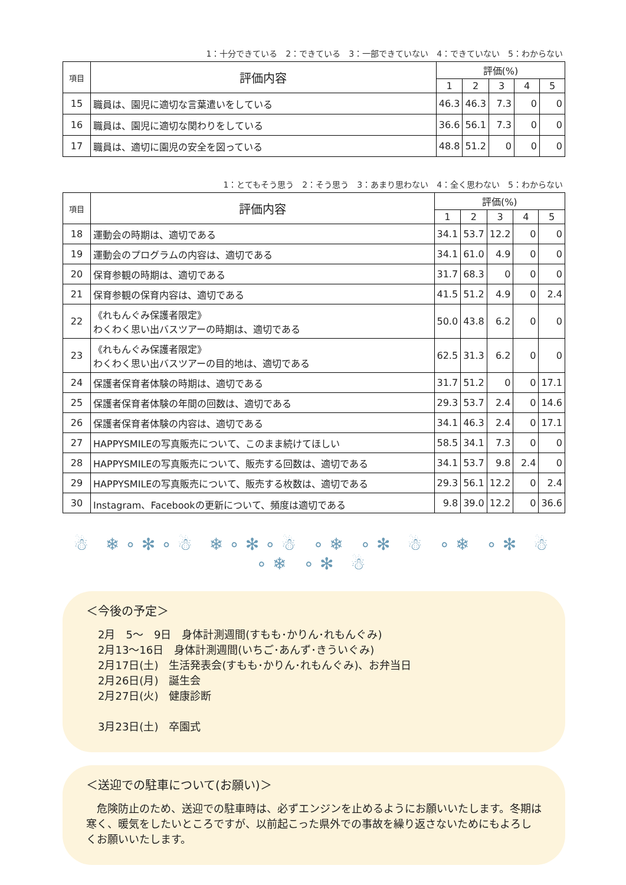1：十分できている　2：できている　3：一部できていない　4：できていない　5：わからない
| 項目 | 評価内容 | 評価(%) | | | | |
| --- | --- | --- | --- | --- | --- | --- |
| | | 1 | 2 | 3 | 4 | 5 |
| 15 | 職員は、園児に適切な言葉遣いをしている | 46.3 | 46.3 | 7.3 | 0 | 0 |
| 16 | 職員は、園児に適切な関わりをしている | 36.6 | 56.1 | 7.3 | 0 | 0 |
| 17 | 職員は、適切に園児の安全を図っている | 48.8 | 51.2 | 0 | 0 | 0 |
1：とてもそう思う　2：そう思う　3：あまり思わない　4：全く思わない　5：わからない
| 項目 | 評価内容 | 評価(%) | | | | |
| --- | --- | --- | --- | --- | --- | --- |
| | | 1 | 2 | 3 | 4 | 5 |
| 18 | 運動会の時期は、適切である | 34.1 | 53.7 | 12.2 | 0 | 0 |
| 19 | 運動会のプログラムの内容は、適切である | 34.1 | 61.0 | 4.9 | 0 | 0 |
| 20 | 保育参観の時期は、適切である | 31.7 | 68.3 | 0 | 0 | 0 |
| 21 | 保育参観の保育内容は、適切である | 41.5 | 51.2 | 4.9 | 0 | 2.4 |
| 22 | 《れもんぐみ保護者限定》 わくわく思い出バスツアーの時期は、適切である | 50.0 | 43.8 | 6.2 | 0 | 0 |
| 23 | 《れもんぐみ保護者限定》 わくわく思い出バスツアーの目的地は、適切である | 62.5 | 31.3 | 6.2 | 0 | 0 |
| 24 | 保護者保育者体験の時期は、適切である | 31.7 | 51.2 | 0 | 0 | 17.1 |
| 25 | 保護者保育者体験の年間の回数は、適切である | 29.3 | 53.7 | 2.4 | 0 | 14.6 |
| 26 | 保護者保育者体験の内容は、適切である | 34.1 | 46.3 | 2.4 | 0 | 17.1 |
| 27 | HAPPYSMILEの写真販売について、このまま続けてほしい | 58.5 | 34.1 | 7.3 | 0 | 0 |
| 28 | HAPPYSMILEの写真販売について、販売する回数は、適切である | 34.1 | 53.7 | 9.8 | 2.4 | 0 |
| 29 | HAPPYSMILEの写真販売について、販売する枚数は、適切である | 29.3 | 56.1 | 12.2 | 0 | 2.4 |
| 30 | Instagram、Facebookの更新について、頻度は適切である | 9.8 | 39.0 | 12.2 | 0 | 36.6 |
☃ ❄∘✻∘☃ ❄∘✻∘☃ ∘❄ ∘✻ ☃ ∘❄ ∘✻ ☃ ∘❄ ∘✻ ☃
＜今後の予定＞
2月　5～　9日　身体計測週間(すもも･かりん･れもんぐみ)
2月13～16日　身体計測週間(いちご･あんず･きういぐみ)
2月17日(土)　生活発表会(すもも･かりん･れもんぐみ)、お弁当日
2月26日(月)　誕生会
2月27日(火)　健康診断
3月23日(土)　卒園式
＜送迎での駐車について(お願い)＞
　危険防止のため、送迎での駐車時は、必ずエンジンを止めるようにお願いいたします。冬期は寒く、暖気をしたいところですが、以前起こった県外での事故を繰り返さないためにもよろしくお願いいたします。